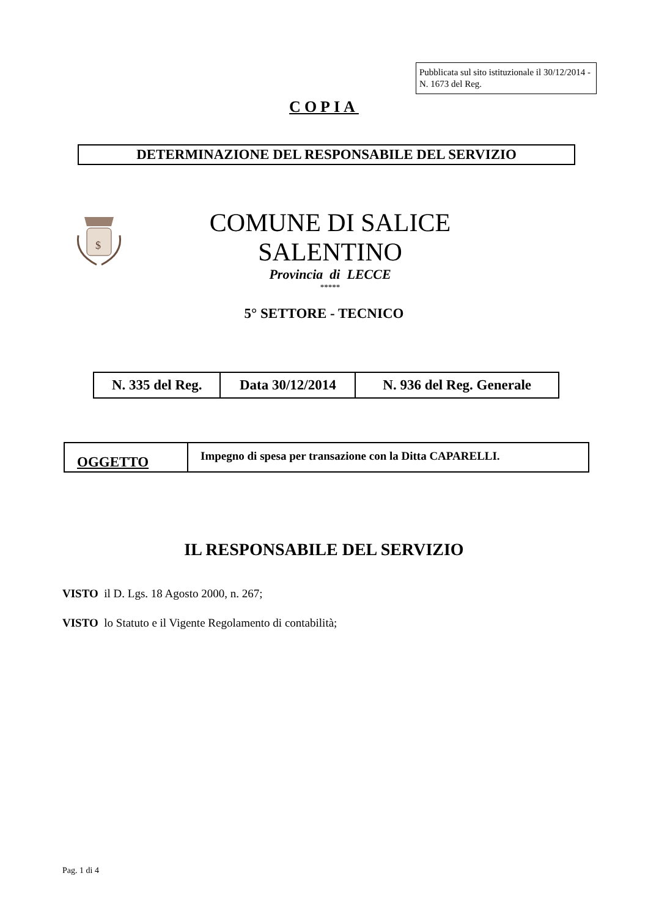Pubblicata sul sito istituzionale il 30/12/2014 - N. 1673 del Reg.
COPIA
DETERMINAZIONE DEL RESPONSABILE DEL SERVIZIO
$
COMUNE DI SALICE SALENTINO
Provincia di LECCE
*****
5° SETTORE - TECNICO
| N. 335 del Reg. | Data 30/12/2014 | N. 936 del Reg. Generale |
| OGGETTO | Impegno di spesa per transazione con la Ditta CAPARELLI. |
IL RESPONSABILE DEL SERVIZIO
VISTO il D. Lgs. 18 Agosto 2000, n. 267;
VISTO lo Statuto e il Vigente Regolamento di contabilità;
Pag. 1 di 4